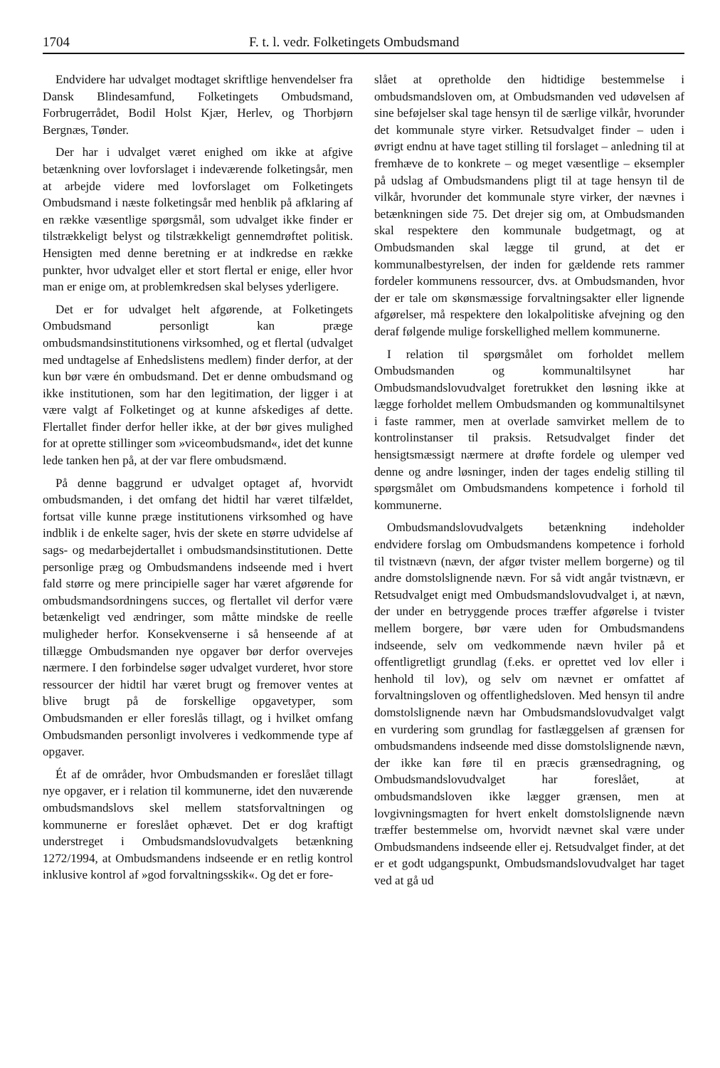1704 F. t. l. vedr. Folketingets Ombudsmand
Endvidere har udvalget modtaget skriftlige henvendelser fra Dansk Blindesamfund, Folketingets Ombudsmand, Forbrugerrådet, Bodil Holst Kjær, Herlev, og Thorbjørn Bergnæs, Tønder.
Der har i udvalget været enighed om ikke at afgive betænkning over lovforslaget i indeværende folketingsår, men at arbejde videre med lovforslaget om Folketingets Ombudsmand i næste folketingsår med henblik på afklaring af en række væsentlige spørgsmål, som udvalget ikke finder er tilstrækkeligt belyst og tilstrækkeligt gennemdrøftet politisk. Hensigten med denne beretning er at indkredse en række punkter, hvor udvalget eller et stort flertal er enige, eller hvor man er enige om, at problemkredsen skal belyses yderligere.
Det er for udvalget helt afgørende, at Folketingets Ombudsmand personligt kan præge ombudsmandsinstitutionens virksomhed, og et flertal (udvalget med undtagelse af Enhedslistens medlem) finder derfor, at der kun bør være én ombudsmand. Det er denne ombudsmand og ikke institutionen, som har den legitimation, der ligger i at være valgt af Folketinget og at kunne afskediges af dette. Flertallet finder derfor heller ikke, at der bør gives mulighed for at oprette stillinger som »viceombudsmand«, idet det kunne lede tanken hen på, at der var flere ombudsmænd.
På denne baggrund er udvalget optaget af, hvorvidt ombudsmanden, i det omfang det hidtil har været tilfældet, fortsat ville kunne præge institutionens virksomhed og have indblik i de enkelte sager, hvis der skete en større udvidelse af sags- og medarbejdertallet i ombudsmandsinstitutionen. Dette personlige præg og Ombudsmandens indseende med i hvert fald større og mere principielle sager har været afgørende for ombudsmandsordningens succes, og flertallet vil derfor være betænkeligt ved ændringer, som måtte mindske de reelle muligheder herfor. Konsekvenserne i så henseende af at tillægge Ombudsmanden nye opgaver bør derfor overvejes nærmere. I den forbindelse søger udvalget vurderet, hvor store ressourcer der hidtil har været brugt og fremover ventes at blive brugt på de forskellige opgavetyper, som Ombudsmanden er eller foreslås tillagt, og i hvilket omfang Ombudsmanden personligt involveres i vedkommende type af opgaver.
Ét af de områder, hvor Ombudsmanden er foreslået tillagt nye opgaver, er i relation til kommunerne, idet den nuværende ombudsmandslovs skel mellem statsforvaltningen og kommunerne er foreslået ophævet. Det er dog kraftigt understreget i Ombudsmandslovudvalgets betænkning 1272/1994, at Ombudsmandens indseende er en retlig kontrol inklusive kontrol af »god forvaltningsskik«. Og det er fore-
slået at opretholde den hidtidige bestemmelse i ombudsmandsloven om, at Ombudsmanden ved udøvelsen af sine beføjelser skal tage hensyn til de særlige vilkår, hvorunder det kommunale styre virker. Retsudvalget finder – uden i øvrigt endnu at have taget stilling til forslaget – anledning til at fremhæve de to konkrete – og meget væsentlige – eksempler på udslag af Ombudsmandens pligt til at tage hensyn til de vilkår, hvorunder det kommunale styre virker, der nævnes i betænkningen side 75. Det drejer sig om, at Ombudsmanden skal respektere den kommunale budgetmagt, og at Ombudsmanden skal lægge til grund, at det er kommunalbestyrelsen, der inden for gældende rets rammer fordeler kommunens ressourcer, dvs. at Ombudsmanden, hvor der er tale om skønsmæssige forvaltningsakter eller lignende afgørelser, må respektere den lokalpolitiske afvejning og den deraf følgende mulige forskellighed mellem kommunerne.
I relation til spørgsmålet om forholdet mellem Ombudsmanden og kommunaltilsynet har Ombudsmandslovudvalget foretrukket den løsning ikke at lægge forholdet mellem Ombudsmanden og kommunaltilsynet i faste rammer, men at overlade samvirket mellem de to kontrolinstanser til praksis. Retsudvalget finder det hensigtsmæssigt nærmere at drøfte fordele og ulemper ved denne og andre løsninger, inden der tages endelig stilling til spørgsmålet om Ombudsmandens kompetence i forhold til kommunerne.
Ombudsmandslovudvalgets betænkning indeholder endvidere forslag om Ombudsmandens kompetence i forhold til tvistnævn (nævn, der afgør tvister mellem borgerne) og til andre domstolslignende nævn. For så vidt angår tvistnævn, er Retsudvalget enigt med Ombudsmandslovudvalget i, at nævn, der under en betryggende proces træffer afgørelse i tvister mellem borgere, bør være uden for Ombudsmandens indseende, selv om vedkommende nævn hviler på et offentligretligt grundlag (f.eks. er oprettet ved lov eller i henhold til lov), og selv om nævnet er omfattet af forvaltningsloven og offentlighedsloven. Med hensyn til andre domstolslignende nævn har Ombudsmandslovudvalget valgt en vurdering som grundlag for fastlæggelsen af grænsen for ombudsmandens indseende med disse domstolslignende nævn, der ikke kan føre til en præcis grænsedragning, og Ombudsmandslovudvalget har foreslået, at ombudsmandsloven ikke lægger grænsen, men at lovgivningsmagten for hvert enkelt domstolslignende nævn træffer bestemmelse om, hvorvidt nævnet skal være under Ombudsmandens indseende eller ej. Retsudvalget finder, at det er et godt udgangspunkt, Ombudsmandslovudvalget har taget ved at gå ud